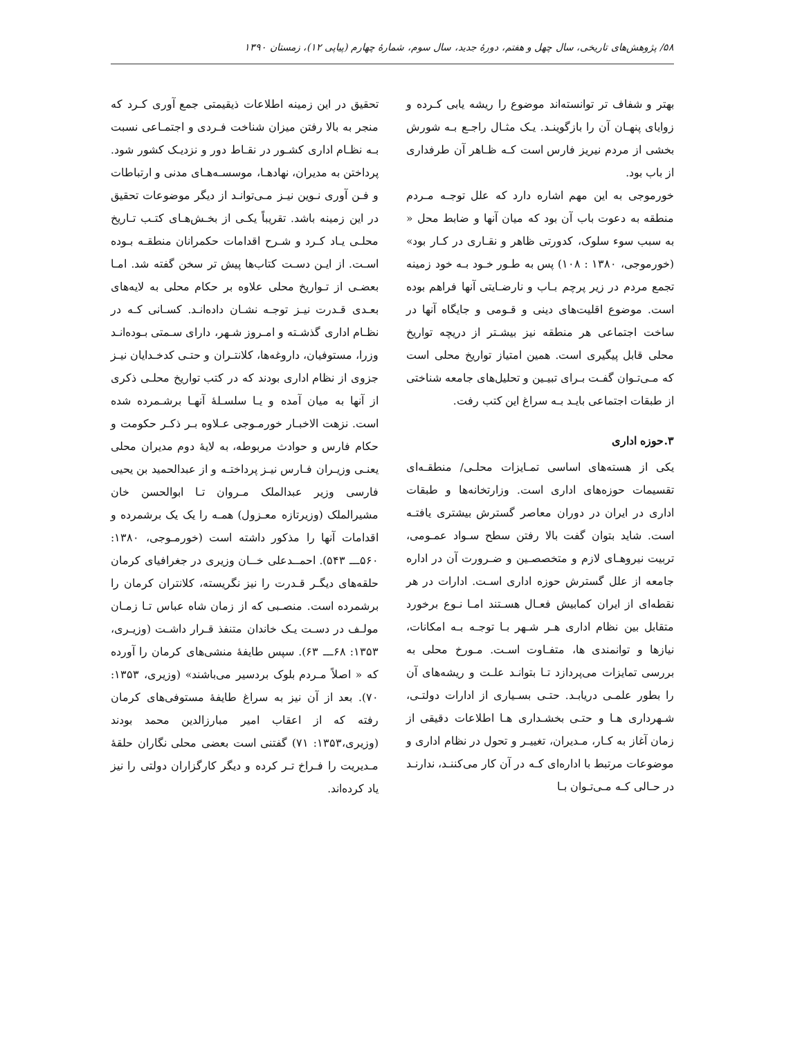۵۸/ پژوهش‌های تاریخی، سال چهل و هفتم، دورهٔ جدید، سال سوم، شمارهٔ چهارم (پیاپی ۱۲)، زمستان ۱۳۹۰
بهتر و شفاف تر توانسته‌اند موضوع را ریشه یابی کـرده و زوایای پنهـان آن را بازگوینـد. یـک مثـال راجـع بـه شورش بخشی از مردم نیریز فارس است کـه ظـاهر آن طرفداری از باب بود.
خورموجی به این مهم اشاره دارد که علل توجـه مـردم منطقه به دعوت باب آن بود که میان آنها و ضابط محل « به سبب سوء سلوک، کدورتی ظاهر و نقـاری در کـار بود» (خورموجی، ۱۳۸۰ : ۱۰۸) پس به طـور خـود بـه خود زمینه تجمع مردم در زیر پرچم بـاب و نارضـایتی آنها فراهم بوده است. موضوع اقلیت‌های دینی و قـومی و جایگاه آنها در ساخت اجتماعی هر منطقه نیز بیشـتر از دریچه تواریخ محلی قابل پیگیری است. همین امتیاز تواریخ محلی است که مـی‌تـوان گفـت بـرای تبیـین و تحلیل‌های جامعه شناختی از طبقات اجتماعی بایـد بـه سراغ این کتب رفت.
۳.حوزه اداری
یکی از هسته‌های اساسی تمـایزات محلـی/ منطقـه‌ای تقسیمات حوزه‌های اداری است. وزارتخانه‌ها و طبقات اداری در ایران در دوران معاصر گسترش بیشتری یافتـه است. شاید بتوان گفت بالا رفتن سطح سـواد عمـومی، تربیت نیروهـای لازم و متخصصـین و ضـرورت آن در اداره جامعه از علل گسترش حوزه اداری اسـت. ادارات در هر نقطه‌ای از ایران کمابیش فعـال هسـتند امـا نـوع برخورد متقابل بین نظام اداری هـر شـهر بـا توجـه بـه امکانات، نیازها و توانمندی ها، متفـاوت اسـت. مـورخ محلی به بررسی تمایزات می‌پردازد تـا بتوانـد علـت و ریشه‌های آن را بطور علمـی دریابـد. حتـی بسـیاری از ادارات دولتـی، شـهرداری هـا و حتـی بخشـداری هـا اطلاعات دقیقی از زمان آغاز به کـار، مـدیران، تغییـر و تحول در نظام اداری و موضوعات مرتبط با اداره‌ای کـه در آن کار می‌کننـد، ندارنـد در حـالی کـه مـی‌تـوان بـا
تحقیق در این زمینه اطلاعات ذیقیمتی جمع آوری کـرد که منجر به بالا رفتن میزان شناخت فـردی و اجتمـاعی نسبت بـه نظـام اداری کشـور در نقـاط دور و نزدیـک کشور شود. پرداختن به مدیران، نهادهـا، موسسـه‌هـای مدنی و ارتباطات و فـن آوری نـوین نیـز مـی‌توانـد از دیگر موضوعات تحقیق در این زمینه باشد. تقریباً یکـی از بخـش‌هـای کتـب تـاریخ محلـی یـاد کـرد و شـرح اقدامات حکمرانان منطقـه بـوده اسـت. از ایـن دسـت کتاب‌ها پیش تر سخن گفته شد. امـا بعضـی از تـواریخ محلی علاوه بر حکام محلی به لایه‌های بعـدی قـدرت نیـز توجـه نشـان داده‌انـد. کسـانی کـه در نظـام اداری گذشـته و امـروز شـهر، دارای سـمتی بـوده‌انـد وزرا، مستوفیان، داروغه‌ها، کلانتـران و حتـی کدخـدایان نیـز جزوی از نظام اداری بودند که در کتب تواریخ محلـی ذکری از آنها به میان آمده و یـا سلسـلهٔ آنهـا برشـمرده شده است. نزهت الاخبـار خورمـوجی عـلاوه بـر ذکـر حکومت و حکام فارس و حوادث مربوطه، به لایهٔ دوم مدیران محلی یعنـی وزیـران فـارس نیـز پرداختـه و از عبدالحمید بن یحیی فارسی وزیر عبدالملک مـروان تـا ابوالحسن خان مشیرالملک (وزیرتازه معـزول) همـه را یک یک برشمرده و اقدامات آنها را مذکور داشته است (خورمـوجی، ۱۳۸۰: ۵۶۰ـــ ۵۴۳). احمــدعلی خــان وزیری در جغرافیای کرمان حلقه‌های دیگـر قـدرت را نیز نگریسته، کلانتران کرمان را برشمرده است. منصـبی که از زمان شاه عباس تـا زمـان مولـف در دسـت یـک خاندان متنفذ قـرار داشـت (وزیـری، ۱۳۵۳: ۶۸ـــ ۶۳). سپس طایفهٔ منشی‌های کرمان را آورده که « اصلاً مـردم بلوک بردسیر می‌باشند» (وزیری، ۱۳۵۳: ۷۰). بعد از آن نیز به سراغ طایفهٔ مستوفی‌های کرمان رفته که از اعقاب امیر مبارزالدین محمد بودند (وزیری،۱۳۵۳: ۷۱) گفتنی است بعضی محلی نگاران حلقهٔ مـدیریت را فـراخ تـر کرده و دیگر کارگزاران دولتی را نیز یاد کرده‌اند.